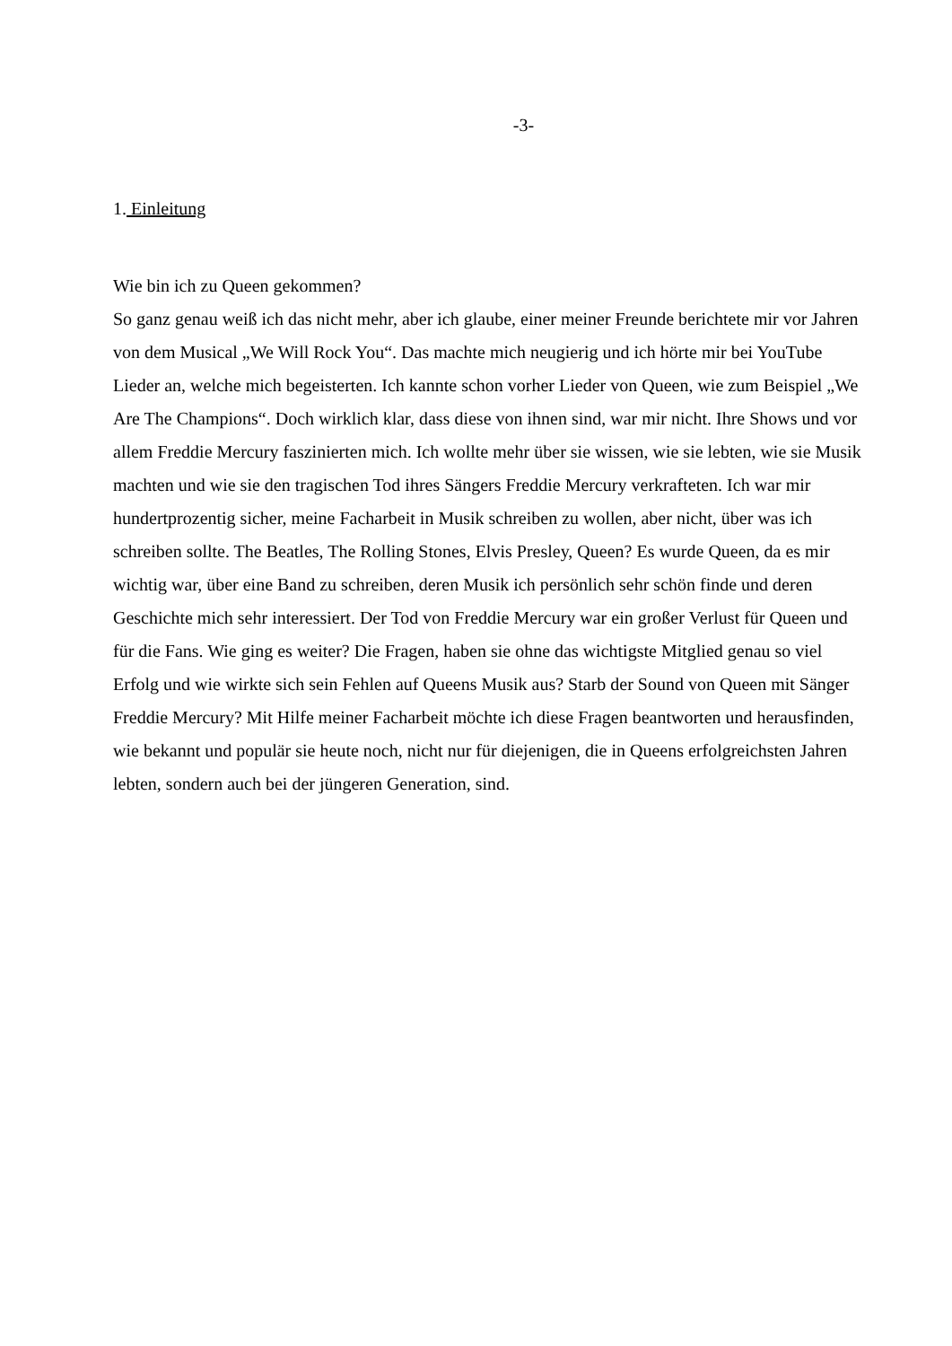-3-
1. Einleitung
Wie bin ich zu Queen gekommen?
So ganz genau weiß ich das nicht mehr, aber ich glaube, einer meiner Freunde berichtete mir vor Jahren von dem Musical „We Will Rock You“. Das machte mich neugierig und ich hörte mir bei YouTube Lieder an, welche mich begeisterten. Ich kannte schon vorher Lieder von Queen, wie zum Beispiel „We Are The Champions“. Doch wirklich klar, dass diese von ihnen sind, war mir nicht. Ihre Shows und vor allem Freddie Mercury faszinierten mich. Ich wollte mehr über sie wissen, wie sie lebten, wie sie Musik machten und wie sie den tragischen Tod ihres Sängers Freddie Mercury verkrafteten. Ich war mir hundertprozentig sicher, meine Facharbeit in Musik schreiben zu wollen, aber nicht, über was ich schreiben sollte. The Beatles, The Rolling Stones, Elvis Presley, Queen? Es wurde Queen, da es mir wichtig war, über eine Band zu schreiben, deren Musik ich persönlich sehr schön finde und deren Geschichte mich sehr interessiert. Der Tod von Freddie Mercury war ein großer Verlust für Queen und für die Fans. Wie ging es weiter? Die Fragen, haben sie ohne das wichtigste Mitglied genau so viel Erfolg und wie wirkte sich sein Fehlen auf Queens Musik aus? Starb der Sound von Queen mit Sänger Freddie Mercury? Mit Hilfe meiner Facharbeit möchte ich diese Fragen beantworten und herausfinden, wie bekannt und populär sie heute noch, nicht nur für diejenigen, die in Queens erfolgreichsten Jahren lebten, sondern auch bei der jüngeren Generation, sind.